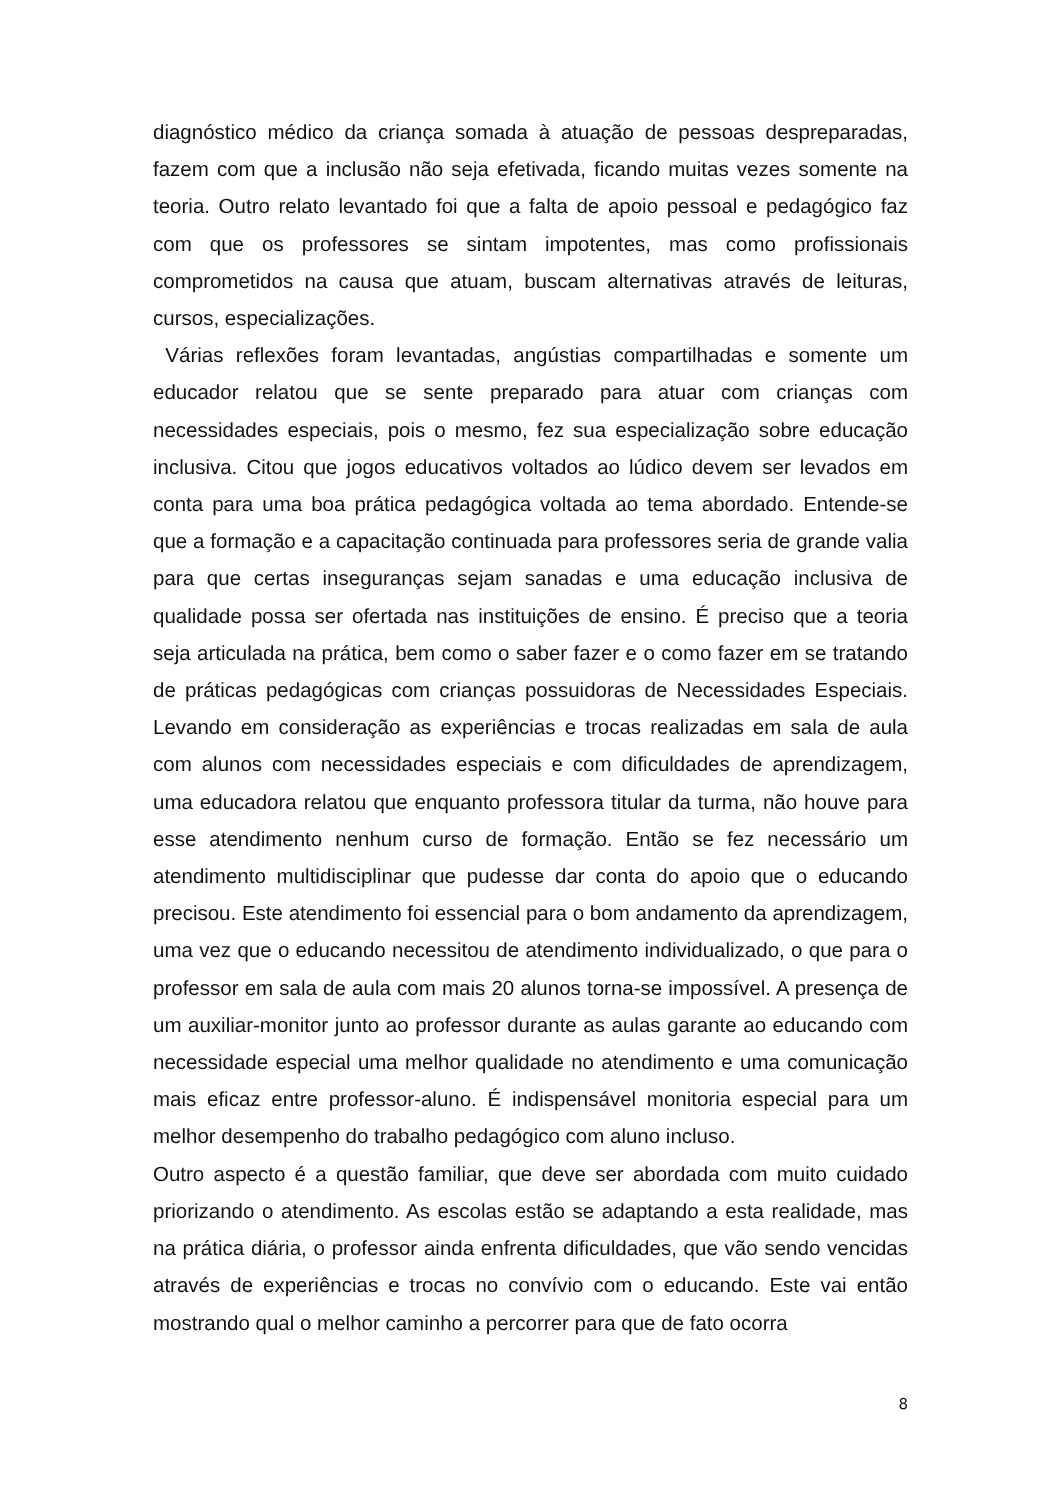diagnóstico médico da criança somada à atuação de pessoas despreparadas, fazem com que a inclusão não seja efetivada, ficando muitas vezes somente na teoria. Outro relato levantado foi que a falta de apoio pessoal e pedagógico faz com que os professores se sintam impotentes, mas como profissionais comprometidos na causa que atuam, buscam alternativas através de leituras, cursos, especializações.
Várias reflexões foram levantadas, angústias compartilhadas e somente um educador relatou que se sente preparado para atuar com crianças com necessidades especiais, pois o mesmo, fez sua especialização sobre educação inclusiva. Citou que jogos educativos voltados ao lúdico devem ser levados em conta para uma boa prática pedagógica voltada ao tema abordado. Entende-se que a formação e a capacitação continuada para professores seria de grande valia para que certas inseguranças sejam sanadas e uma educação inclusiva de qualidade possa ser ofertada nas instituições de ensino. É preciso que a teoria seja articulada na prática, bem como o saber fazer e o como fazer em se tratando de práticas pedagógicas com crianças possuidoras de Necessidades Especiais. Levando em consideração as experiências e trocas realizadas em sala de aula com alunos com necessidades especiais e com dificuldades de aprendizagem, uma educadora relatou que enquanto professora titular da turma, não houve para esse atendimento nenhum curso de formação. Então se fez necessário um atendimento multidisciplinar que pudesse dar conta do apoio que o educando precisou. Este atendimento foi essencial para o bom andamento da aprendizagem, uma vez que o educando necessitou de atendimento individualizado, o que para o professor em sala de aula com mais 20 alunos torna-se impossível. A presença de um auxiliar-monitor junto ao professor durante as aulas garante ao educando com necessidade especial uma melhor qualidade no atendimento e uma comunicação mais eficaz entre professor-aluno. É indispensável monitoria especial para um melhor desempenho do trabalho pedagógico com aluno incluso.
Outro aspecto é a questão familiar, que deve ser abordada com muito cuidado priorizando o atendimento. As escolas estão se adaptando a esta realidade, mas na prática diária, o professor ainda enfrenta dificuldades, que vão sendo vencidas através de experiências e trocas no convívio com o educando. Este vai então mostrando qual o melhor caminho a percorrer para que de fato ocorra
8